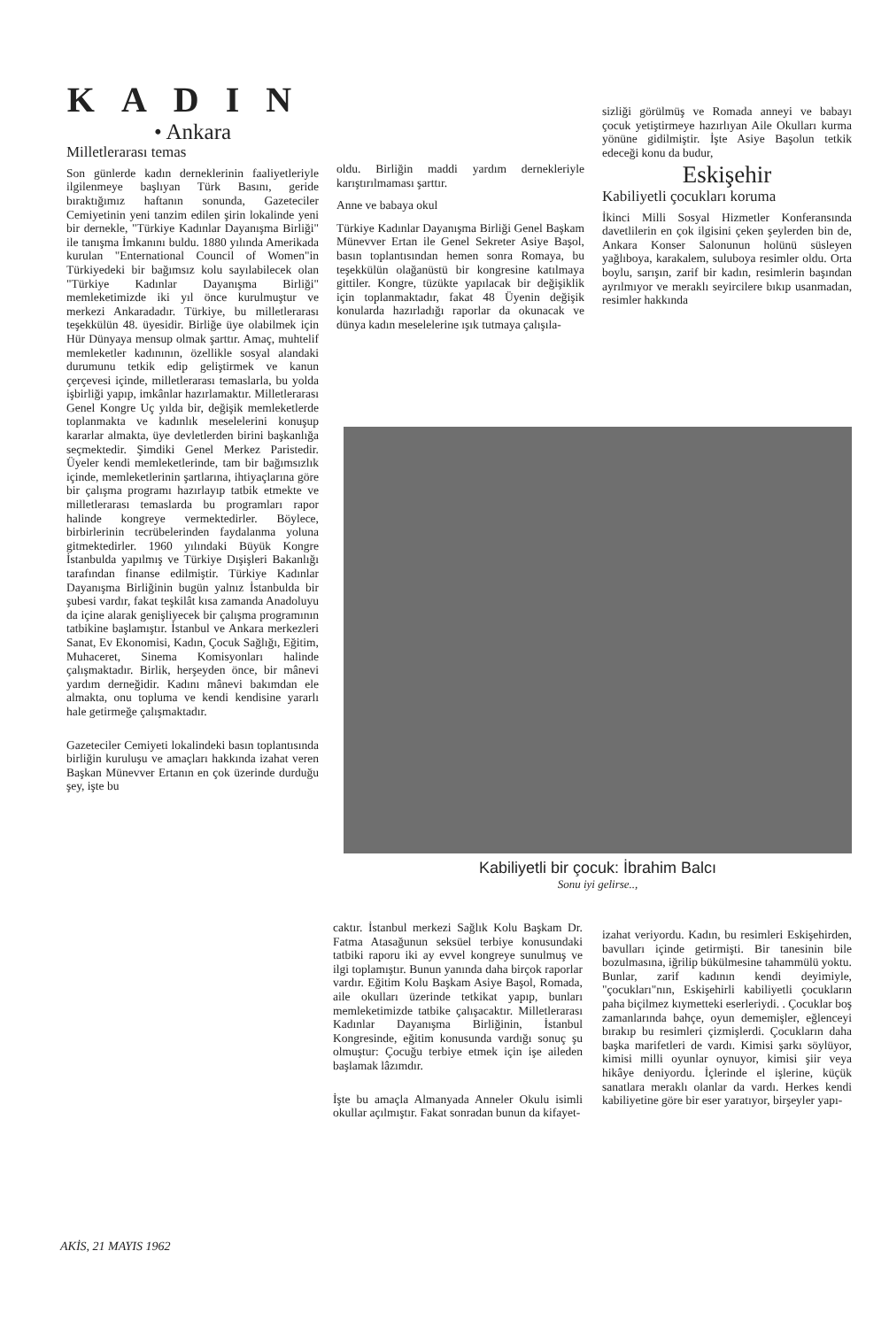KADIN
• Ankara
Milletlerarası temas
Son günlerde kadın derneklerinin faaliyetleriyle ilgilenmeye başlıyan Türk Basını, geride bıraktığımız haftanın sonunda, Gazeteciler Cemiyetinin yeni tanzim edilen şirin lokalinde yeni bir dernekle, "Türkiye Kadınlar Dayanışma Birliği" ile tanışma İmkanını buldu. 1880 yılında Amerikada kurulan "Enternational Council of Women"in Türkiyedeki bir bağımsız kolu sayılabilecek olan "Türkiye Kadınlar Dayanışma Birliği" memleketimizde iki yıl önce kurulmuştur ve merkezi Ankaradadır. Türkiye, bu milletlerarası teşekkülün 48. üyesidir. Birliğe üye olabilmek için Hür Dünyaya mensup olmak şarttır. Amaç, muhtelif memleketler kadınının, özellikle sosyal alandaki durumunu tetkik edip geliştirmek ve kanun çerçevesi içinde, milletlerarası temaslarla, bu yolda işbirliği yapıp, imkânlar hazırlamaktır. Milletlerarası Genel Kongre Uç yılda bir, değişik memleketlerde toplanmakta ve kadınlık meselelerini konuşup kararlar almakta, üye devletlerden birini başkanlığa seçmektedir. Şimdiki Genel Merkez Paristedir. Üyeler kendi memleketlerinde, tam bir bağımsızlık içinde, memleketlerinin şartlarına, ihtiyaçlarına göre bir çalışma programı hazırlayıp tatbik etmekte ve milletlerarası temaslarda bu programları rapor halinde kongreye vermektedirler. Böylece, birbirlerinin tecrübelerinden faydalanma yoluna gitmektedirler. 1960 yılındaki Büyük Kongre İstanbulda yapılmış ve Türkiye Dışişleri Bakanlığı tarafından finanse edilmiştir. Türkiye Kadınlar Dayanışma Birliğinin bugün yalnız İstanbulda bir şubesi vardır, fakat teşkilât kısa zamanda Anadoluyu da içine alarak genişliyecek bir çalışma programının tatbikine başlamıştır. İstanbul ve Ankara merkezleri Sanat, Ev Ekonomisi, Kadın, Çocuk Sağlığı, Eğitim, Muhaceret, Sinema Komisyonları halinde çalışmaktadır. Birlik, herşeyden önce, bir mânevi yardım derneğidir. Kadını mânevi bakımdan ele almakta, onu topluma ve kendi kendisine yararlı hale getirmeğe çalışmaktadır.
Gazeteciler Cemiyeti lokalindeki basın toplantısında birliğin kuruluşu ve amaçları hakkında izahat veren Başkan Münevver Ertanın en çok üzerinde durduğu şey, işte bu
oldu. Birliğin maddi yardım dernekleriyle karıştırılmaması şarttır.
Anne ve babaya okul
Türkiye Kadınlar Dayanışma Birliği Genel Başkam Münevver Ertan ile Genel Sekreter Asiye Başol, basın toplantısından hemen sonra Romaya, bu teşekkülün olağanüstü bir kongresine katılmaya gittiler. Kongre, tüzükte yapılacak bir değişiklik için toplanmaktadır, fakat 48 Üyenin değişik konularda hazırladığı raporlar da okunacak ve dünya kadın meselelerine ışık tutmaya çalışıla-
sizliği görülmüş ve Romada anneyi ve babayı çocuk yetiştirmeye hazırlıyan Aile Okulları kurma yönüne gidilmiştir. İşte Asiye Başolun tetkik edeceği konu da budur,
Eskişehir
Kabiliyetli çocukları koruma
İkinci Milli Sosyal Hizmetler Konferansında davetlilerin en çok ilgisini çeken şeylerden bin de, Ankara Konser Salonunun holünü süsleyen yağlıboya, karakalem, suluboya resimler oldu. Orta boylu, sarışın, zarif bir kadın, resimlerin başından ayrılmıyor ve meraklı seyircilere bıkıp usanmadan, resimler hakkında
Kabiliyetli bir çocuk: İbrahim Balcı
Sonu iyi gelirse..,
caktır. İstanbul merkezi Sağlık Kolu Başkam Dr. Fatma Atasağunun seksüel terbiye konusundaki tatbiki raporu iki ay evvel kongreye sunulmuş ve ilgi toplamıştır. Bunun yanında daha birçok raporlar vardır. Eğitim Kolu Başkam Asiye Başol, Romada, aile okulları üzerinde tetkikat yapıp, bunları memleketimizde tatbike çalışacaktır. Milletlerarası Kadınlar Dayanışma Birliğinin, İstanbul Kongresinde, eğitim konusunda vardığı sonuç şu olmuştur: Çocuğu terbiye etmek için işe aileden başlamak lâzımdır.
İşte bu amaçla Almanyada Anneler Okulu isimli okullar açılmıştır. Fakat sonradan bunun da kifayet-
izahat veriyordu. Kadın, bu resimleri Eskişehirden, bavulları içinde getirmişti. Bir tanesinin bile bozulmasına, iğrilip bükülmesine tahammülü yoktu. Bunlar, zarif kadının kendi deyimiyle, "çocukları"nın, Eskişehirli kabiliyetli çocukların paha biçilmez kıymetteki eserleriydi. . Çocuklar boş zamanlarında bahçe, oyun dememişler, eğlenceyi bırakıp bu resimleri çizmişlerdi. Çocukların daha başka marifetleri de vardı. Kimisi şarkı söylüyor, kimisi milli oyunlar oynuyor, kimisi şiir veya hikâye deniyordu. İçlerinde el işlerine, küçük sanatlara meraklı olanlar da vardı. Herkes kendi kabiliyetine göre bir eser yaratıyor, birşeyler yapı-
AKİS, 21 MAYIS 1962